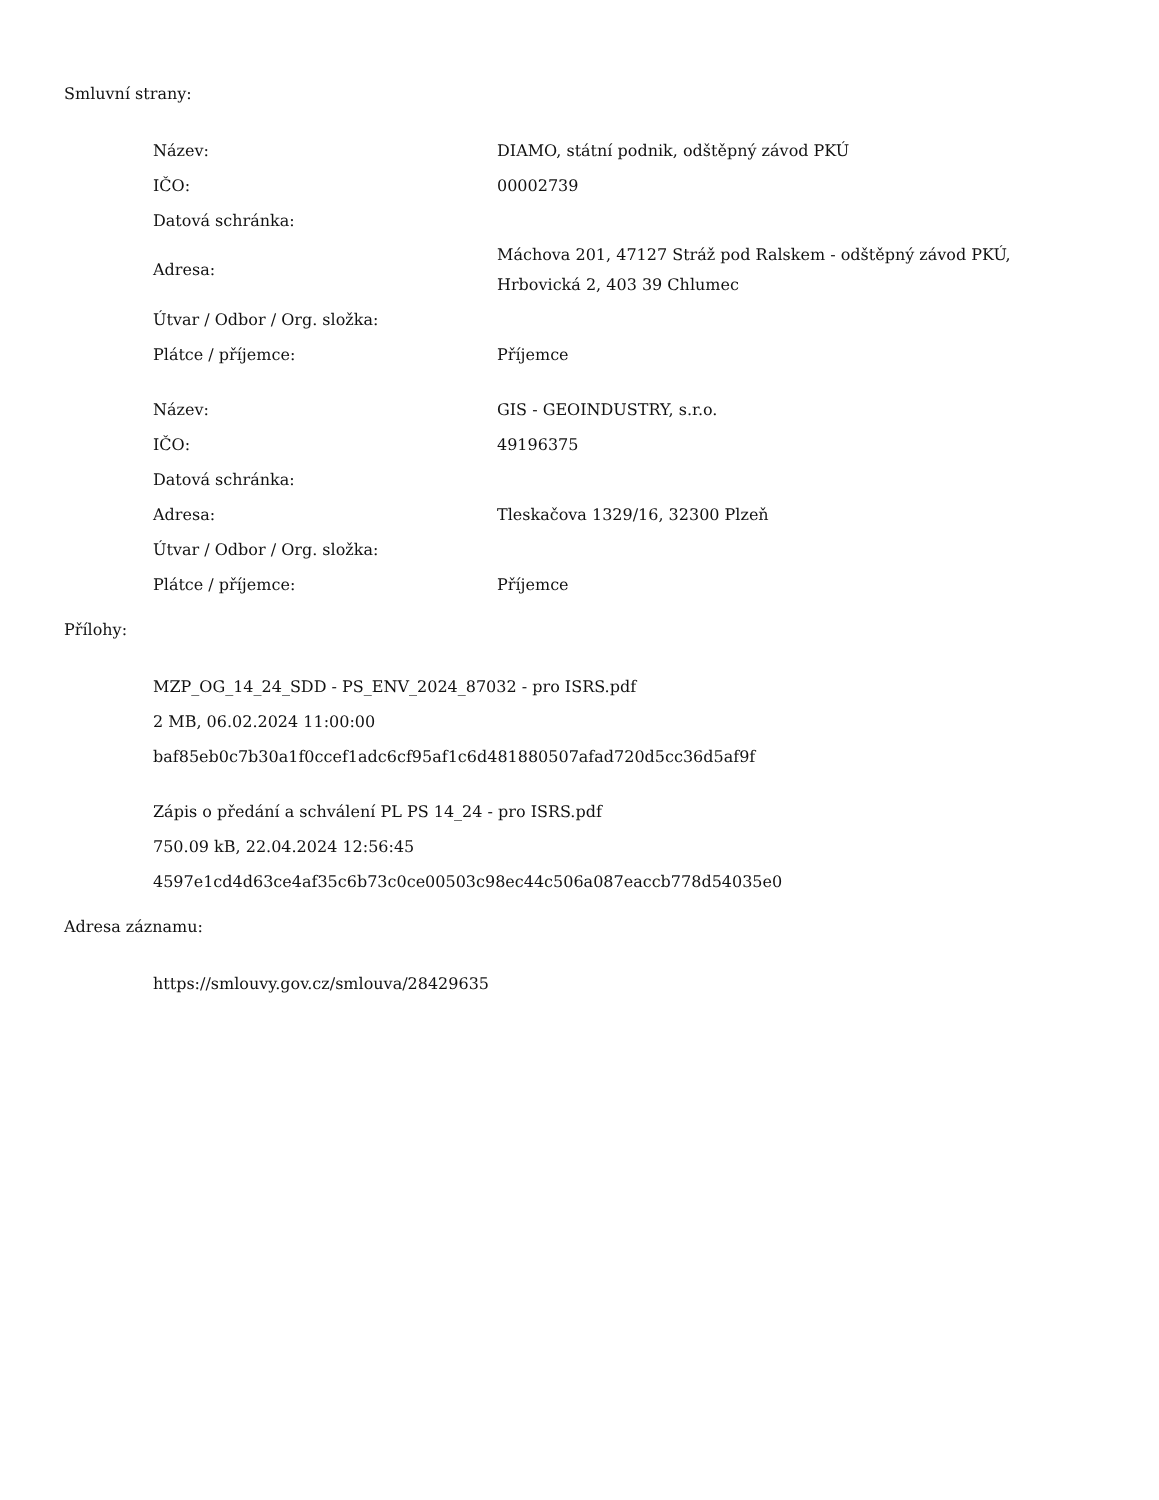Smluvní strany:
| Název: | DIAMO, státní podnik, odštěpný závod PKÚ |
| IČO: | 00002739 |
| Datová schránka: | |
| Adresa: | Máchova 201, 47127 Stráž pod Ralskem - odštěpný závod PKÚ, Hrbovická 2, 403 39 Chlumec |
| Útvar / Odbor / Org. složka: | |
| Plátce / příjemce: | Příjemce |
| Název: | GIS - GEOINDUSTRY, s.r.o. |
| IČO: | 49196375 |
| Datová schránka: | |
| Adresa: | Tleskačova 1329/16, 32300 Plzeň |
| Útvar / Odbor / Org. složka: | |
| Plátce / příjemce: | Příjemce |
Přílohy:
MZP_OG_14_24_SDD - PS_ENV_2024_87032 - pro ISRS.pdf
2 MB, 06.02.2024 11:00:00
baf85eb0c7b30a1f0ccef1adc6cf95af1c6d481880507afad720d5cc36d5af9f
Zápis o předání a schválení PL PS 14_24 - pro ISRS.pdf
750.09 kB, 22.04.2024 12:56:45
4597e1cd4d63ce4af35c6b73c0ce00503c98ec44c506a087eaccb778d54035e0
Adresa záznamu:
https://smlouvy.gov.cz/smlouva/28429635